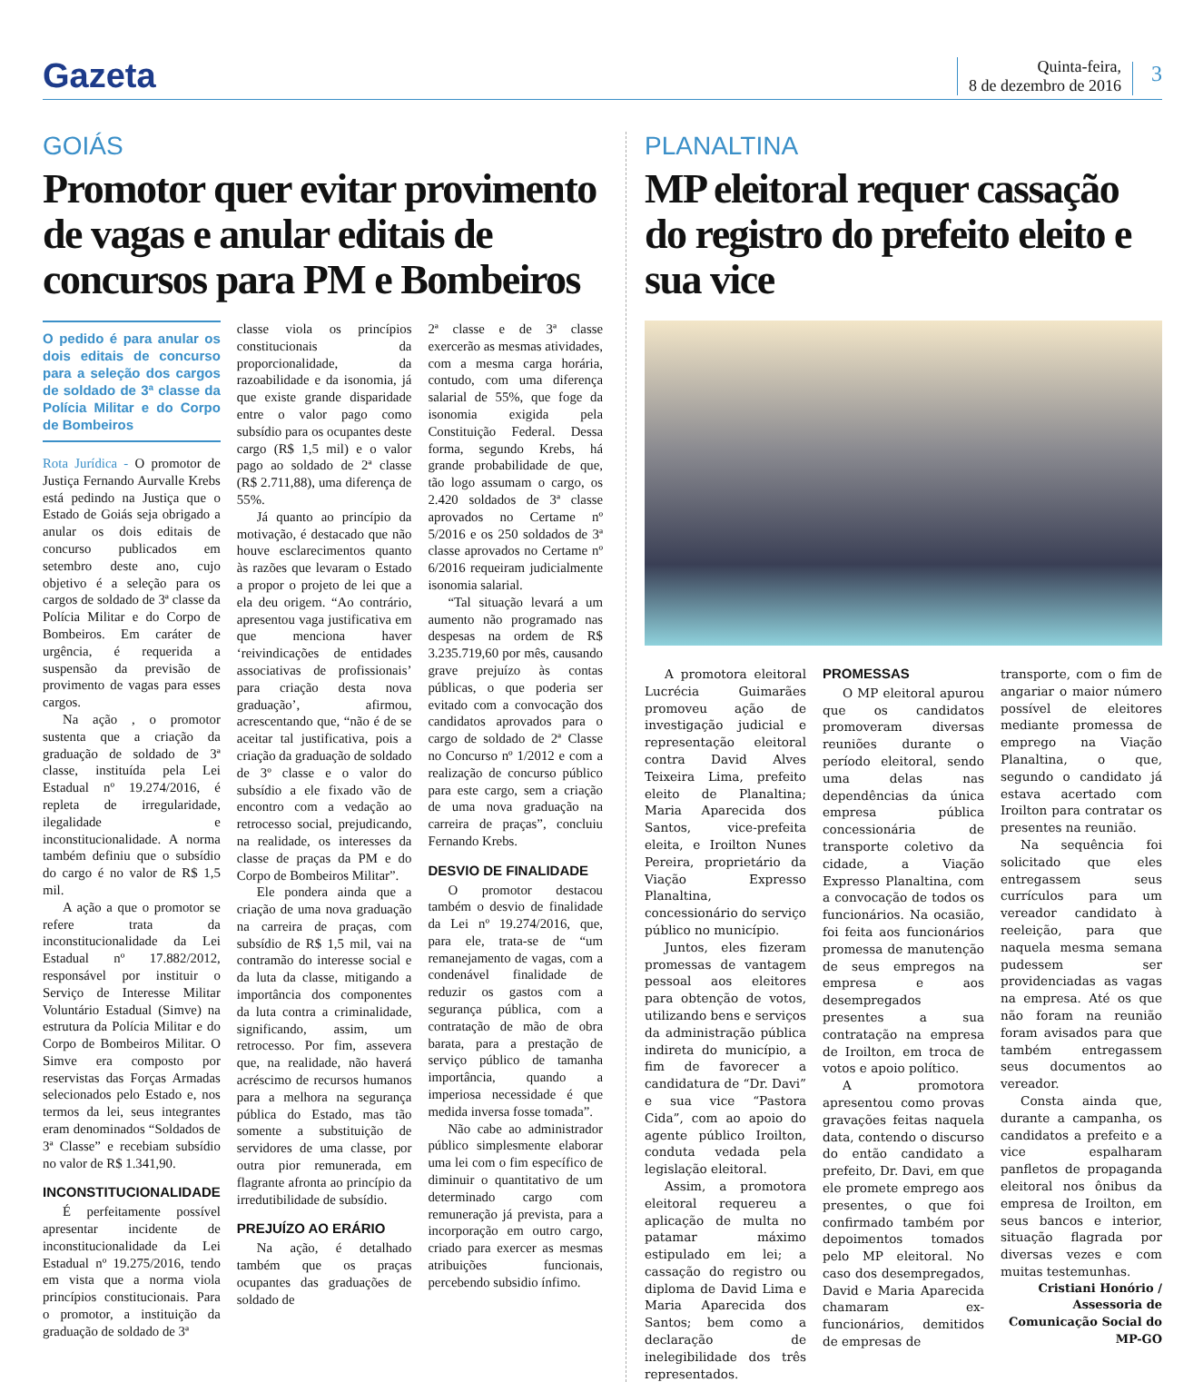Gazeta
Quinta-feira,
8 de dezembro de 2016
3
GOIÁS
Promotor quer evitar provimento de vagas e anular editais de concursos para PM e Bombeiros
O pedido é para anular os dois editais de concurso para a seleção dos cargos de soldado de 3ª classe da Polícia Militar e do Corpo de Bombeiros
Rota Jurídica - O promotor de Justiça Fernando Aurvalle Krebs está pedindo na Justiça que o Estado de Goiás seja obrigado a anular os dois editais de concurso publicados em setembro deste ano, cujo objetivo é a seleção para os cargos de soldado de 3ª classe da Polícia Militar e do Corpo de Bombeiros. Em caráter de urgência, é requerida a suspensão da previsão de provimento de vagas para esses cargos.
Na ação , o promotor sustenta que a criação da graduação de soldado de 3ª classe, instituída pela Lei Estadual nº 19.274/2016, é repleta de irregularidade, ilegalidade e inconstitucionalidade. A norma também definiu que o subsídio do cargo é no valor de R$ 1,5 mil.
A ação a que o promotor se refere trata da inconstitucionalidade da Lei Estadual nº 17.882/2012, responsável por instituir o Serviço de Interesse Militar Voluntário Estadual (Simve) na estrutura da Polícia Militar e do Corpo de Bombeiros Militar. O Simve era composto por reservistas das Forças Armadas selecionados pelo Estado e, nos termos da lei, seus integrantes eram denominados “Soldados de 3ª Classe” e recebiam subsídio no valor de R$ 1.341,90.
INCONSTITUCIONALIDADE
É perfeitamente possível apresentar incidente de inconstitucionalidade da Lei Estadual nº 19.275/2016, tendo em vista que a norma viola princípios constitucionais. Para o promotor, a instituição da graduação de soldado de 3ª
classe viola os princípios constitucionais da proporcionalidade, da razoabilidade e da isonomia, já que existe grande disparidade entre o valor pago como subsídio para os ocupantes deste cargo (R$ 1,5 mil) e o valor pago ao soldado de 2ª classe (R$ 2.711,88), uma diferença de 55%.
Já quanto ao princípio da motivação, é destacado que não houve esclarecimentos quanto às razões que levaram o Estado a propor o projeto de lei que a ela deu origem. “Ao contrário, apresentou vaga justificativa em que menciona haver ‘reivindicações de entidades associativas de profissionais’ para criação desta nova graduação’, afirmou, acrescentando que, “não é de se aceitar tal justificativa, pois a criação da graduação de soldado de 3º classe e o valor do subsídio a ele fixado vão de encontro com a vedação ao retrocesso social, prejudicando, na realidade, os interesses da classe de praças da PM e do Corpo de Bombeiros Militar”.
Ele pondera ainda que a criação de uma nova graduação na carreira de praças, com subsídio de R$ 1,5 mil, vai na contramão do interesse social e da luta da classe, mitigando a importância dos componentes da luta contra a criminalidade, significando, assim, um retrocesso. Por fim, assevera que, na realidade, não haverá acréscimo de recursos humanos para a melhora na segurança pública do Estado, mas tão somente a substituição de servidores de uma classe, por outra pior remunerada, em flagrante afronta ao princípio da irredutibilidade de subsídio.
PREJUÍZO AO ERÁRIO
Na ação, é detalhado também que os praças ocupantes das graduações de soldado de
2ª classe e de 3ª classe exercerão as mesmas atividades, com a mesma carga horária, contudo, com uma diferença salarial de 55%, que foge da isonomia exigida pela Constituição Federal. Dessa forma, segundo Krebs, há grande probabilidade de que, tão logo assumam o cargo, os 2.420 soldados de 3ª classe aprovados no Certame nº 5/2016 e os 250 soldados de 3ª classe aprovados no Certame nº 6/2016 requeiram judicialmente isonomia salarial.
“Tal situação levará a um aumento não programado nas despesas na ordem de R$ 3.235.719,60 por mês, causando grave prejuízo às contas públicas, o que poderia ser evitado com a convocação dos candidatos aprovados para o cargo de soldado de 2ª Classe no Concurso nº 1/2012 e com a realização de concurso público para este cargo, sem a criação de uma nova graduação na carreira de praças”, concluiu Fernando Krebs.
DESVIO DE FINALIDADE
O promotor destacou também o desvio de finalidade da Lei nº 19.274/2016, que, para ele, trata-se de “um remanejamento de vagas, com a condenável finalidade de reduzir os gastos com a segurança pública, com a contratação de mão de obra barata, para a prestação de serviço público de tamanha importância, quando a imperiosa necessidade é que medida inversa fosse tomada”.
Não cabe ao administrador público simplesmente elaborar uma lei com o fim específico de diminuir o quantitativo de um determinado cargo com remuneração já prevista, para a incorporação em outro cargo, criado para exercer as mesmas atribuições funcionais, percebendo subsidio ínfimo.
PLANALTINA
MP eleitoral requer cassação do registro do prefeito eleito e sua vice
A promotora eleitoral Lucrécia Guimarães promoveu ação de investigação judicial e representação eleitoral contra David Alves Teixeira Lima, prefeito eleito de Planaltina; Maria Aparecida dos Santos, vice-prefeita eleita, e Iroilton Nunes Pereira, proprietário da Viação Expresso Planaltina, concessionário do serviço público no município.
Juntos, eles fizeram promessas de vantagem pessoal aos eleitores para obtenção de votos, utilizando bens e serviços da administração pública indireta do município, a fim de favorecer a candidatura de “Dr. Davi” e sua vice “Pastora Cida”, com ao apoio do agente público Iroilton, conduta vedada pela legislação eleitoral.
Assim, a promotora eleitoral requereu a aplicação de multa no patamar máximo estipulado em lei; a cassação do registro ou diploma de David Lima e Maria Aparecida dos Santos; bem como a declaração de inelegibilidade dos três representados.
PROMESSAS
O MP eleitoral apurou que os candidatos promoveram diversas reuniões durante o período eleitoral, sendo uma delas nas dependências da única empresa pública concessionária de transporte coletivo da cidade, a Viação Expresso Planaltina, com a convocação de todos os funcionários. Na ocasião, foi feita aos funcionários promessa de manutenção de seus empregos na empresa e aos desempregados presentes a sua contratação na empresa de Iroilton, em troca de votos e apoio político.
A promotora apresentou como provas gravações feitas naquela data, contendo o discurso do então candidato a prefeito, Dr. Davi, em que ele promete emprego aos presentes, o que foi confirmado também por depoimentos tomados pelo MP eleitoral. No caso dos desempregados, David e Maria Aparecida chamaram ex-funcionários, demitidos de empresas de
transporte, com o fim de angariar o maior número possível de eleitores mediante promessa de emprego na Viação Planaltina, o que, segundo o candidato já estava acertado com Iroilton para contratar os presentes na reunião.
Na sequência foi solicitado que eles entregassem seus currículos para um vereador candidato à reeleição, para que naquela mesma semana pudessem ser providenciadas as vagas na empresa. Até os que não foram na reunião foram avisados para que também entregassem seus documentos ao vereador.
Consta ainda que, durante a campanha, os candidatos a prefeito e a vice espalharam panfletos de propaganda eleitoral nos ônibus da empresa de Iroilton, em seus bancos e interior, situação flagrada por diversas vezes e com muitas testemunhas.
Cristiani Honório / Assessoria de Comunicação Social do MP-GO